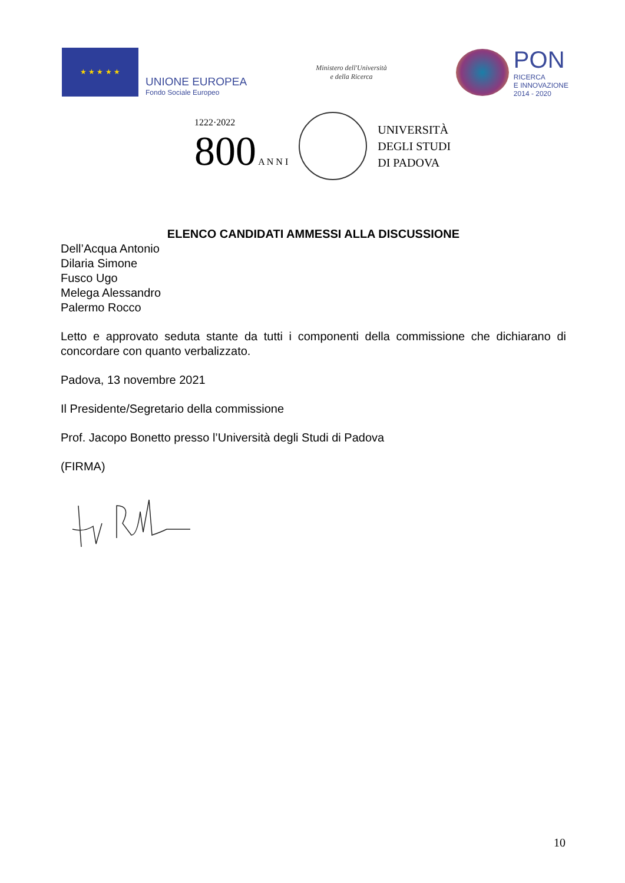★ ★ ★ ★ ★
UNIONE EUROPEA
Fondo Sociale Europeo
Ministero dell'Università
e della Ricerca
PON
RICERCA
E INNOVAZIONE
2014 - 2020
1222·2022
800 A N N I
UNIVERSITÀ
DEGLI STUDI
DI PADOVA
ELENCO CANDIDATI AMMESSI ALLA DISCUSSIONE
Dell’Acqua Antonio
Dilaria Simone
Fusco Ugo
Melega Alessandro
Palermo Rocco
Letto e approvato seduta stante da tutti i componenti della commissione che dichiarano di concordare con quanto verbalizzato.
Padova, 13 novembre 2021
Il Presidente/Segretario della commissione
Prof. Jacopo Bonetto presso l’Università degli Studi di Padova
(FIRMA)
10